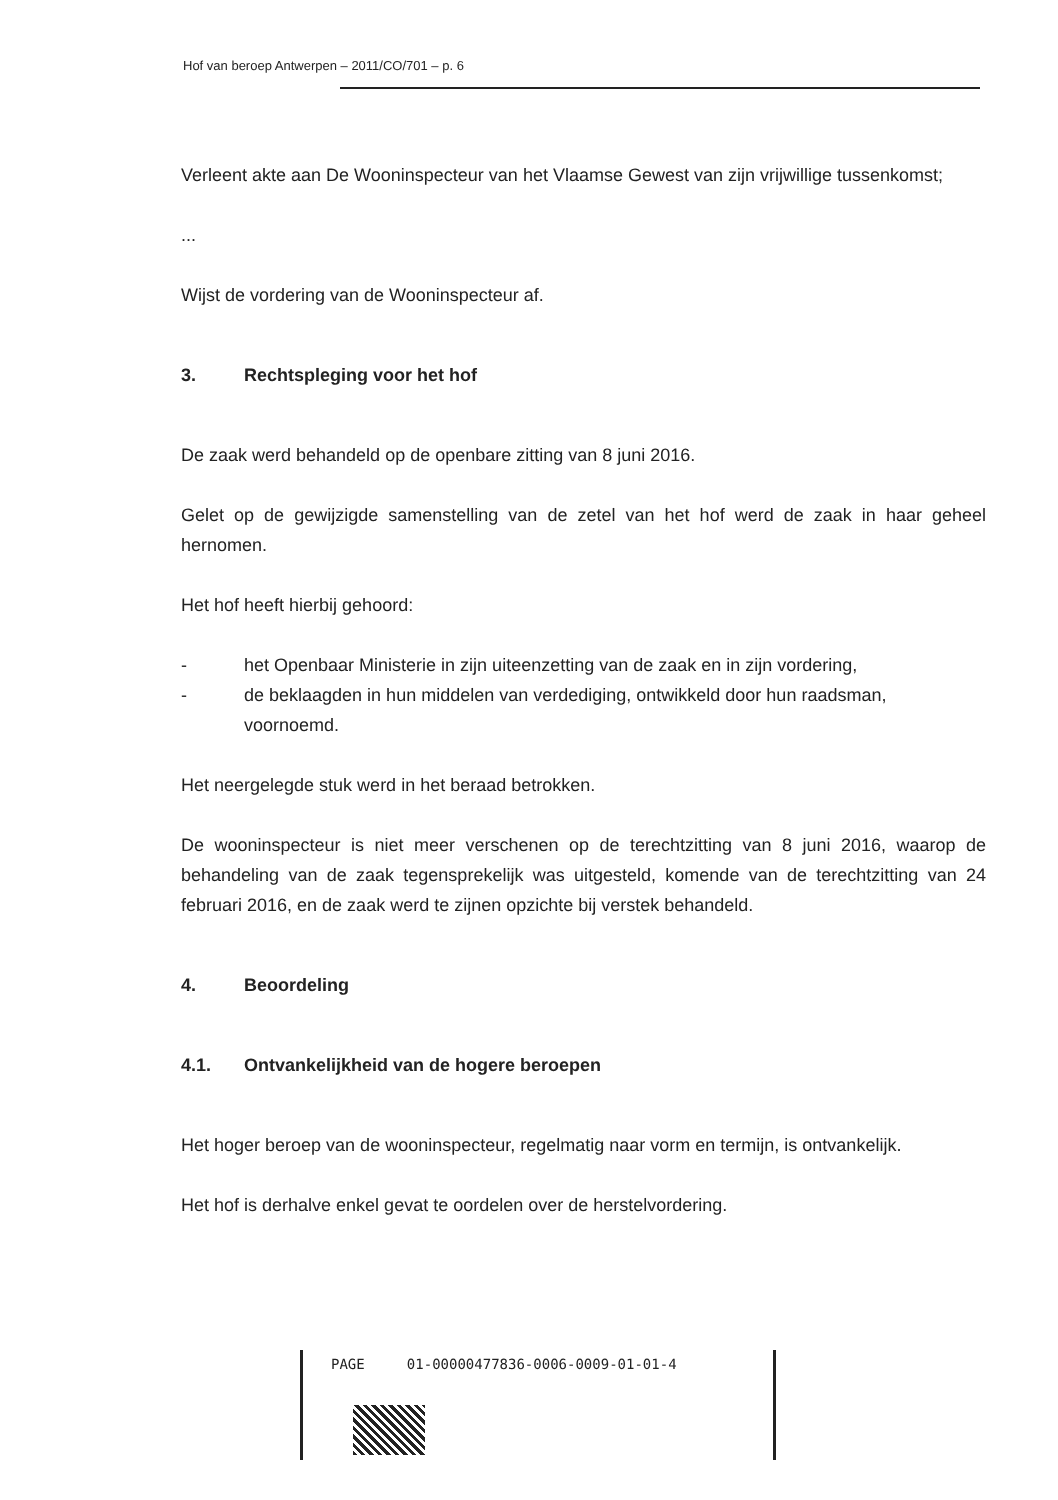Hof van beroep Antwerpen – 2011/CO/701 – p. 6
Verleent akte aan De Wooninspecteur van het Vlaamse Gewest van zijn vrijwillige tussenkomst;
...
Wijst de vordering van de Wooninspecteur af.
3. Rechtspleging voor het hof
De zaak werd behandeld op de openbare zitting van 8 juni 2016.
Gelet op de gewijzigde samenstelling van de zetel van het hof werd de zaak in haar geheel hernomen.
Het hof heeft hierbij gehoord:
- het Openbaar Ministerie in zijn uiteenzetting van de zaak en in zijn vordering,
- de beklaagden in hun middelen van verdediging, ontwikkeld door hun raadsman, voornoemd.
Het neergelegde stuk werd in het beraad betrokken.
De wooninspecteur is niet meer verschenen op de terechtzitting van 8 juni 2016, waarop de behandeling van de zaak tegensprekelijk was uitgesteld, komende van de terechtzitting van 24 februari 2016, en de zaak werd te zijnen opzichte bij verstek behandeld.
4. Beoordeling
4.1. Ontvankelijkheid van de hogere beroepen
Het hoger beroep van de wooninspecteur, regelmatig naar vorm en termijn, is ontvankelijk.
Het hof is derhalve enkel gevat te oordelen over de herstelvordering.
PAGE 01-00000477836-0006-0009-01-01-4